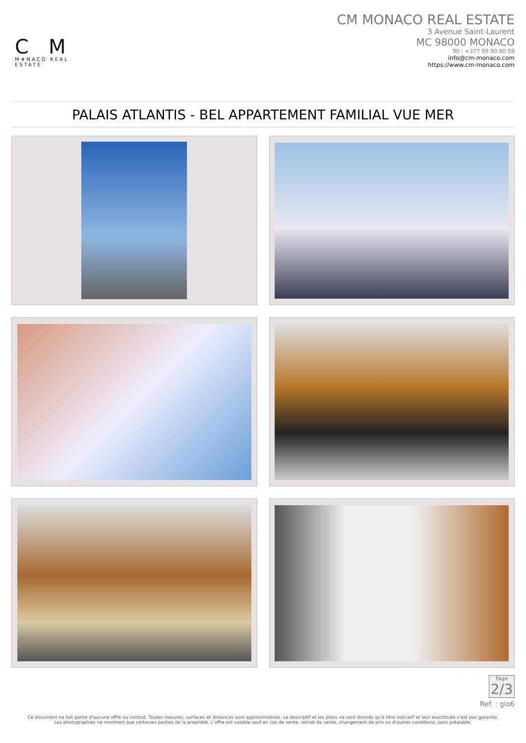CM
M♦NACO REAL ESTATE
CM MONACO REAL ESTATE
3 Avenue Saint-Laurent
MC 98000 MONACO
Tél : +377 99 90 80 59
info@cm-monaco.com
https://www.cm-monaco.com
PALAIS ATLANTIS - BEL APPARTEMENT FAMILIAL VUE MER
Page
2/3
Ref. : gio6
Ce document ne fait partie d'aucune offre ou contrat. Toutes mesures, surfaces et distances sont approximatives. Le descriptif et les plans ne sont donnés qu'à titre indicatif et leur exactitude n'est pas garantie. Les photographies ne montrent que certaines parties de la propriété. L'offre est valable sauf en cas de vente, retrait de vente, changement de prix ou d'autres conditions, sans préalable.